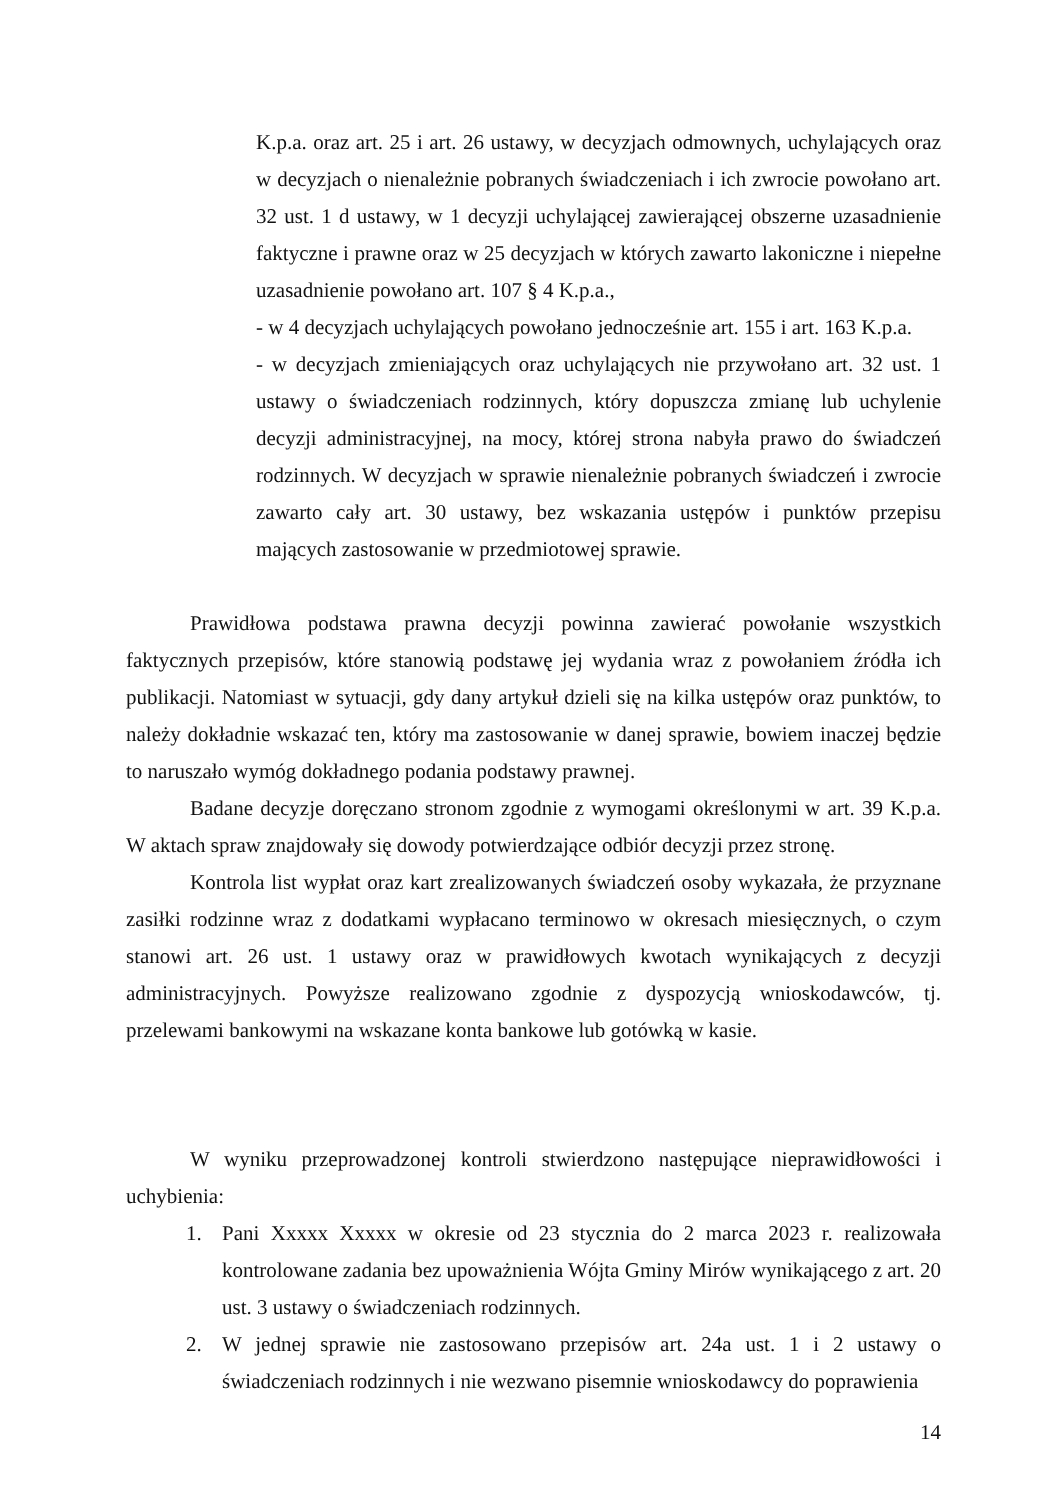K.p.a. oraz art. 25 i art. 26 ustawy, w decyzjach odmownych, uchylających oraz w decyzjach o nienależnie pobranych świadczeniach i ich zwrocie powołano art. 32 ust. 1 d ustawy, w 1 decyzji uchylającej zawierającej obszerne uzasadnienie faktyczne i prawne oraz w 25 decyzjach w których zawarto lakoniczne i niepełne uzasadnienie powołano art. 107 § 4 K.p.a.,
- w 4 decyzjach uchylających powołano jednocześnie art. 155 i art. 163 K.p.a.
- w decyzjach zmieniających oraz uchylających nie przywołano art. 32 ust. 1 ustawy o świadczeniach rodzinnych, który dopuszcza zmianę lub uchylenie decyzji administracyjnej, na mocy, której strona nabyła prawo do świadczeń rodzinnych. W decyzjach w sprawie nienależnie pobranych świadczeń i zwrocie zawarto cały art. 30 ustawy, bez wskazania ustępów i punktów przepisu mających zastosowanie w przedmiotowej sprawie.
Prawidłowa podstawa prawna decyzji powinna zawierać powołanie wszystkich faktycznych przepisów, które stanowią podstawę jej wydania wraz z powołaniem źródła ich publikacji. Natomiast w sytuacji, gdy dany artykuł dzieli się na kilka ustępów oraz punktów, to należy dokładnie wskazać ten, który ma zastosowanie w danej sprawie, bowiem inaczej będzie to naruszało wymóg dokładnego podania podstawy prawnej.
Badane decyzje doręczano stronom zgodnie z wymogami określonymi w art. 39 K.p.a. W aktach spraw znajdowały się dowody potwierdzające odbiór decyzji przez stronę.
Kontrola list wypłat oraz kart zrealizowanych świadczeń osoby wykazała, że przyznane zasiłki rodzinne wraz z dodatkami wypłacano terminowo w okresach miesięcznych, o czym stanowi art. 26 ust. 1 ustawy oraz w prawidłowych kwotach wynikających z decyzji administracyjnych. Powyższe realizowano zgodnie z dyspozycją wnioskodawców, tj. przelewami bankowymi na wskazane konta bankowe lub gotówką w kasie.
W wyniku przeprowadzonej kontroli stwierdzono następujące nieprawidłowości i uchybienia:
1. Pani Xxxxx Xxxxx w okresie od 23 stycznia do 2 marca 2023 r. realizowała kontrolowane zadania bez upoważnienia Wójta Gminy Mirów wynikającego z art. 20 ust. 3 ustawy o świadczeniach rodzinnych.
2. W jednej sprawie nie zastosowano przepisów art. 24a ust. 1 i 2 ustawy o świadczeniach rodzinnych i nie wezwano pisemnie wnioskodawcy do poprawienia
14